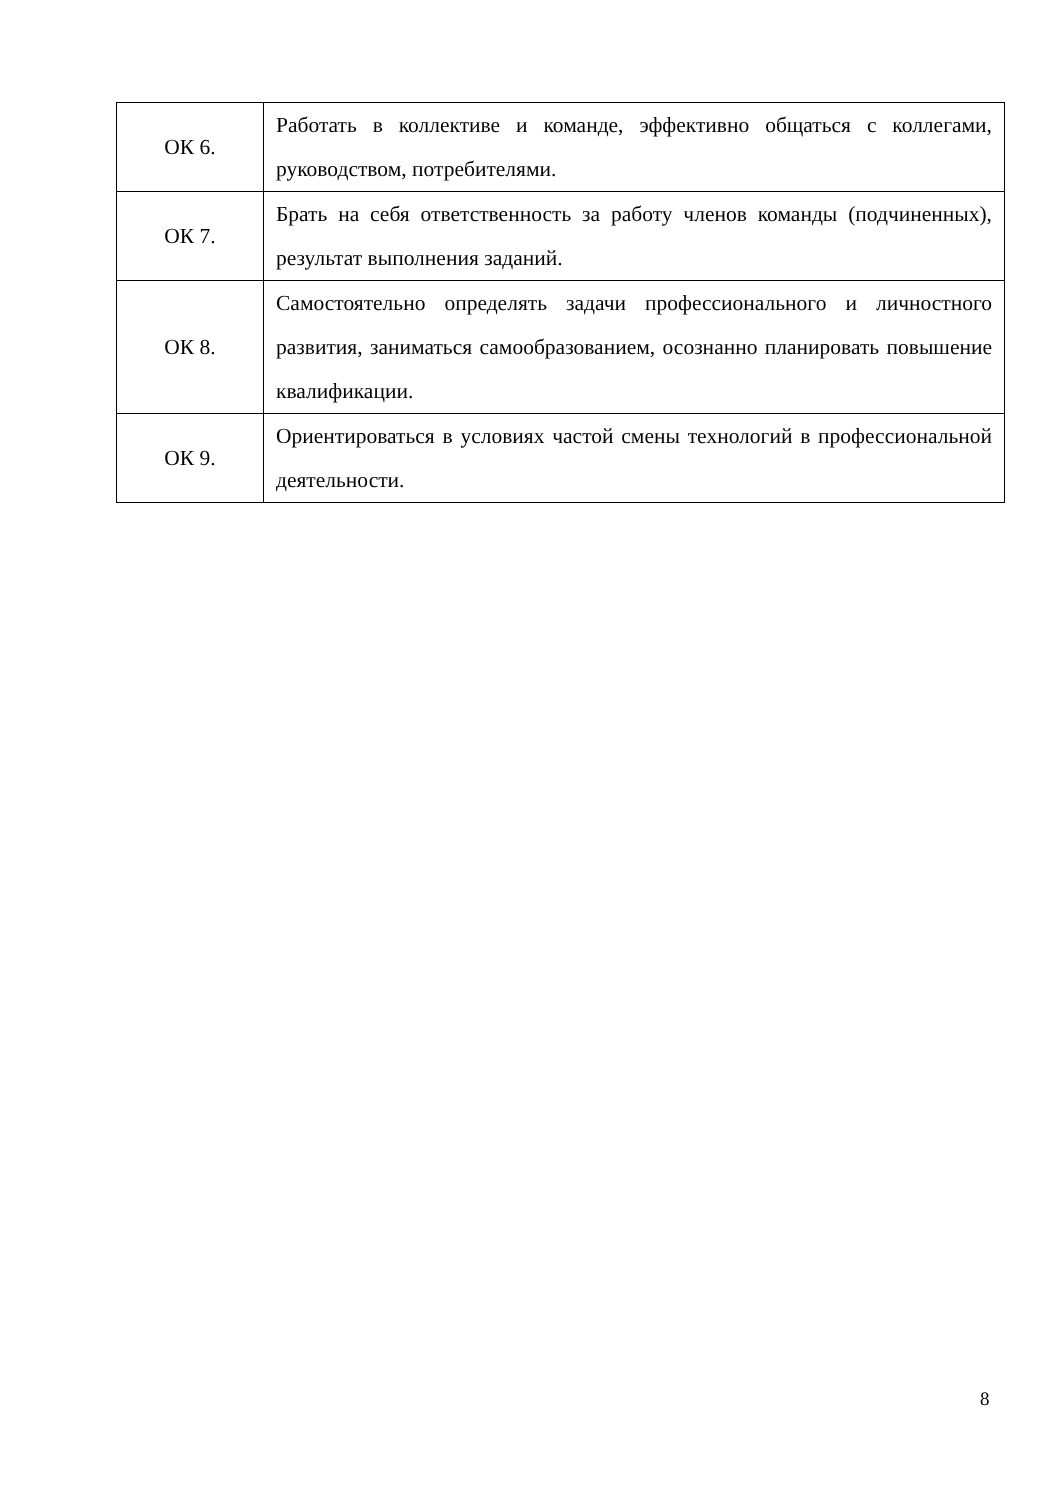| ОК 6. | Работать в коллективе и команде, эффективно общаться с коллегами, руководством, потребителями. |
| ОК 7. | Брать на себя ответственность за работу членов команды (подчиненных), результат выполнения заданий. |
| ОК 8. | Самостоятельно определять задачи профессионального и личностного развития, заниматься самообразованием, осознанно планировать повышение квалификации. |
| ОК 9. | Ориентироваться в условиях частой смены технологий в профессиональной деятельности. |
8